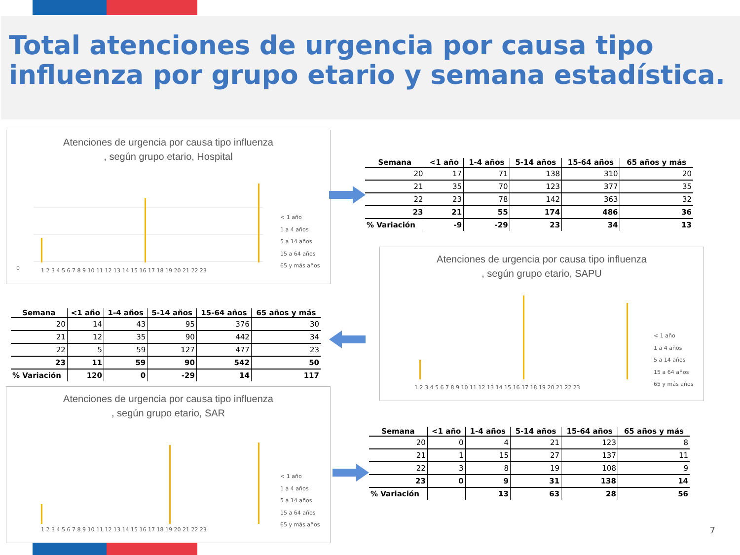Total atenciones de urgencia por causa tipo influenza por grupo etario y semana estadística.
Atenciones de urgencia por causa tipo influenza
, según grupo etario, Hospital
0
1 2 3 4 5 6 7 8 9 10 11 12 13 14 15 16 17 18 19 20 21 22 23
< 1 año
1 a 4 años
5 a 14 años
15 a 64 años
65 y más años
| Semana | <1 año | 1-4 años | 5-14 años | 15-64 años | 65 años y más |
| --- | --- | --- | --- | --- | --- |
| 20 | 17 | 71 | 138 | 310 | 20 |
| 21 | 35 | 70 | 123 | 377 | 35 |
| 22 | 23 | 78 | 142 | 363 | 32 |
| 23 | 21 | 55 | 174 | 486 | 36 |
| % Variación | -9 | -29 | 23 | 34 | 13 |
| Semana | <1 año | 1-4 años | 5-14 años | 15-64 años | 65 años y más |
| --- | --- | --- | --- | --- | --- |
| 20 | 14 | 43 | 95 | 376 | 30 |
| 21 | 12 | 35 | 90 | 442 | 34 |
| 22 | 5 | 59 | 127 | 477 | 23 |
| 23 | 11 | 59 | 90 | 542 | 50 |
| % Variación | 120 | 0 | -29 | 14 | 117 |
Atenciones de urgencia por causa tipo influenza
, según grupo etario, SAPU
1 2 3 4 5 6 7 8 9 10 11 12 13 14 15 16 17 18 19 20 21 22 23
< 1 año
1 a 4 años
5 a 14 años
15 a 64 años
65 y más años
Atenciones de urgencia por causa tipo influenza
, según grupo etario, SAR
1 2 3 4 5 6 7 8 9 10 11 12 13 14 15 16 17 18 19 20 21 22 23
< 1 año
1 a 4 años
5 a 14 años
15 a 64 años
65 y más años
| Semana | <1 año | 1-4 años | 5-14 años | 15-64 años | 65 años y más |
| --- | --- | --- | --- | --- | --- |
| 20 | 0 | 4 | 21 | 123 | 8 |
| 21 | 1 | 15 | 27 | 137 | 11 |
| 22 | 3 | 8 | 19 | 108 | 9 |
| 23 | 0 | 9 | 31 | 138 | 14 |
| % Variación | | 13 | 63 | 28 | 56 |
7